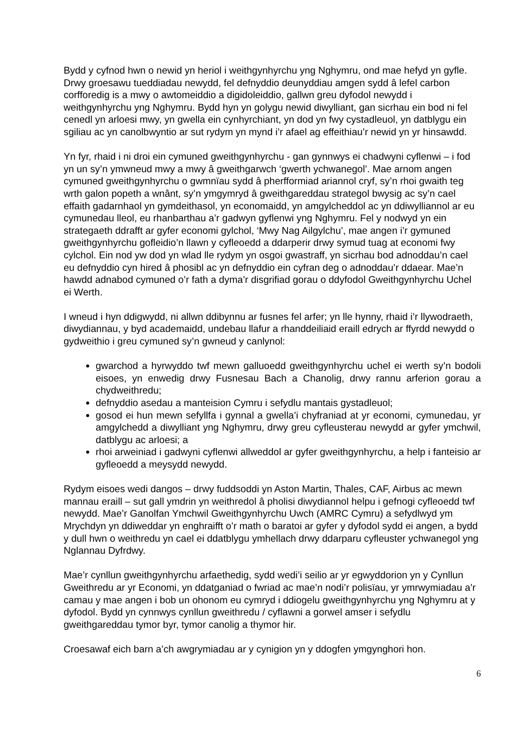Bydd y cyfnod hwn o newid yn heriol i weithgynhyrchu yng Nghymru, ond mae hefyd yn gyfle. Drwy groesawu tueddiadau newydd, fel defnyddio deunyddiau amgen sydd â lefel carbon corfforedig is a mwy o awtomeiddio a digidoleiddio, gallwn greu dyfodol newydd i weithgynhyrchu yng Nghymru. Bydd hyn yn golygu newid diwylliant, gan sicrhau ein bod ni fel cenedl yn arloesi mwy, yn gwella ein cynhyrchiant, yn dod yn fwy cystadleuol, yn datblygu ein sgiliau ac yn canolbwyntio ar sut rydym yn mynd i’r afael ag effeithiau’r newid yn yr hinsawdd.
Yn fyr, rhaid i ni droi ein cymuned gweithgynhyrchu - gan gynnwys ei chadwyni cyflenwi – i fod yn un sy’n ymwneud mwy a mwy â gweithgarwch ‘gwerth ychwanegol’. Mae arnom angen cymuned gweithgynhyrchu o gwmnïau sydd â pherfformiad ariannol cryf, sy’n rhoi gwaith teg wrth galon popeth a wnânt, sy’n ymgymryd â gweithgareddau strategol bwysig ac sy’n cael effaith gadarnhaol yn gymdeithasol, yn economaidd, yn amgylcheddol ac yn ddiwylliannol ar eu cymunedau lleol, eu rhanbarthau a’r gadwyn gyflenwi yng Nghymru. Fel y nodwyd yn ein strategaeth ddrafft ar gyfer economi gylchol, ‘Mwy Nag Ailgylchu’, mae angen i’r gymuned gweithgynhyrchu gofleidio’n llawn y cyfleoedd a ddarperir drwy symud tuag at economi fwy cylchol. Ein nod yw dod yn wlad lle rydym yn osgoi gwastraff, yn sicrhau bod adnoddau’n cael eu defnyddio cyn hired â phosibl ac yn defnyddio ein cyfran deg o adnoddau’r ddaear. Mae’n hawdd adnabod cymuned o’r fath a dyma’r disgrifiad gorau o ddyfodol Gweithgynhyrchu Uchel ei Werth.
I wneud i hyn ddigwydd, ni allwn ddibynnu ar fusnes fel arfer; yn lle hynny, rhaid i’r llywodraeth, diwydiannau, y byd academaidd, undebau llafur a rhanddeiliaid eraill edrych ar ffyrdd newydd o gydweithio i greu cymuned sy’n gwneud y canlynol:
gwarchod a hyrwyddo twf mewn galluoedd gweithgynhyrchu uchel ei werth sy’n bodoli eisoes, yn enwedig drwy Fusnesau Bach a Chanolig, drwy rannu arferion gorau a chydweithredu;
defnyddio asedau a manteision Cymru i sefydlu mantais gystadleuol;
gosod ei hun mewn sefyllfa i gynnal a gwella’i chyfraniad at yr economi, cymunedau, yr amgylchedd a diwylliant yng Nghymru, drwy greu cyfleusterau newydd ar gyfer ymchwil, datblygu ac arloesi; a
rhoi arweiniad i gadwyni cyflenwi allweddol ar gyfer gweithgynhyrchu, a help i fanteisio ar gyfleoedd a meysydd newydd.
Rydym eisoes wedi dangos – drwy fuddsoddi yn Aston Martin, Thales, CAF, Airbus ac mewn mannau eraill – sut gall ymdrin yn weithredol â pholisi diwydiannol helpu i gefnogi cyfleoedd twf newydd. Mae’r Ganolfan Ymchwil Gweithgynhyrchu Uwch (AMRC Cymru) a sefydlwyd ym Mrychdyn yn ddiweddar yn enghraifft o’r math o baratoi ar gyfer y dyfodol sydd ei angen, a bydd y dull hwn o weithredu yn cael ei ddatblygu ymhellach drwy ddarparu cyfleuster ychwanegol yng Nglannau Dyfrdwy.
Mae’r cynllun gweithgynhyrchu arfaethedig, sydd wedi’i seilio ar yr egwyddorion yn y Cynllun Gweithredu ar yr Economi, yn ddatganiad o fwriad ac mae’n nodi’r polisïau, yr ymrwymiadau a’r camau y mae angen i bob un ohonom eu cymryd i ddiogelu gweithgynhyrchu yng Nghymru at y dyfodol. Bydd yn cynnwys cynllun gweithredu / cyflawni a gorwel amser i sefydlu gweithgareddau tymor byr, tymor canolig a thymor hir.
Croesawaf eich barn a’ch awgrymiadau ar y cynigion yn y ddogfen ymgynghori hon.
6